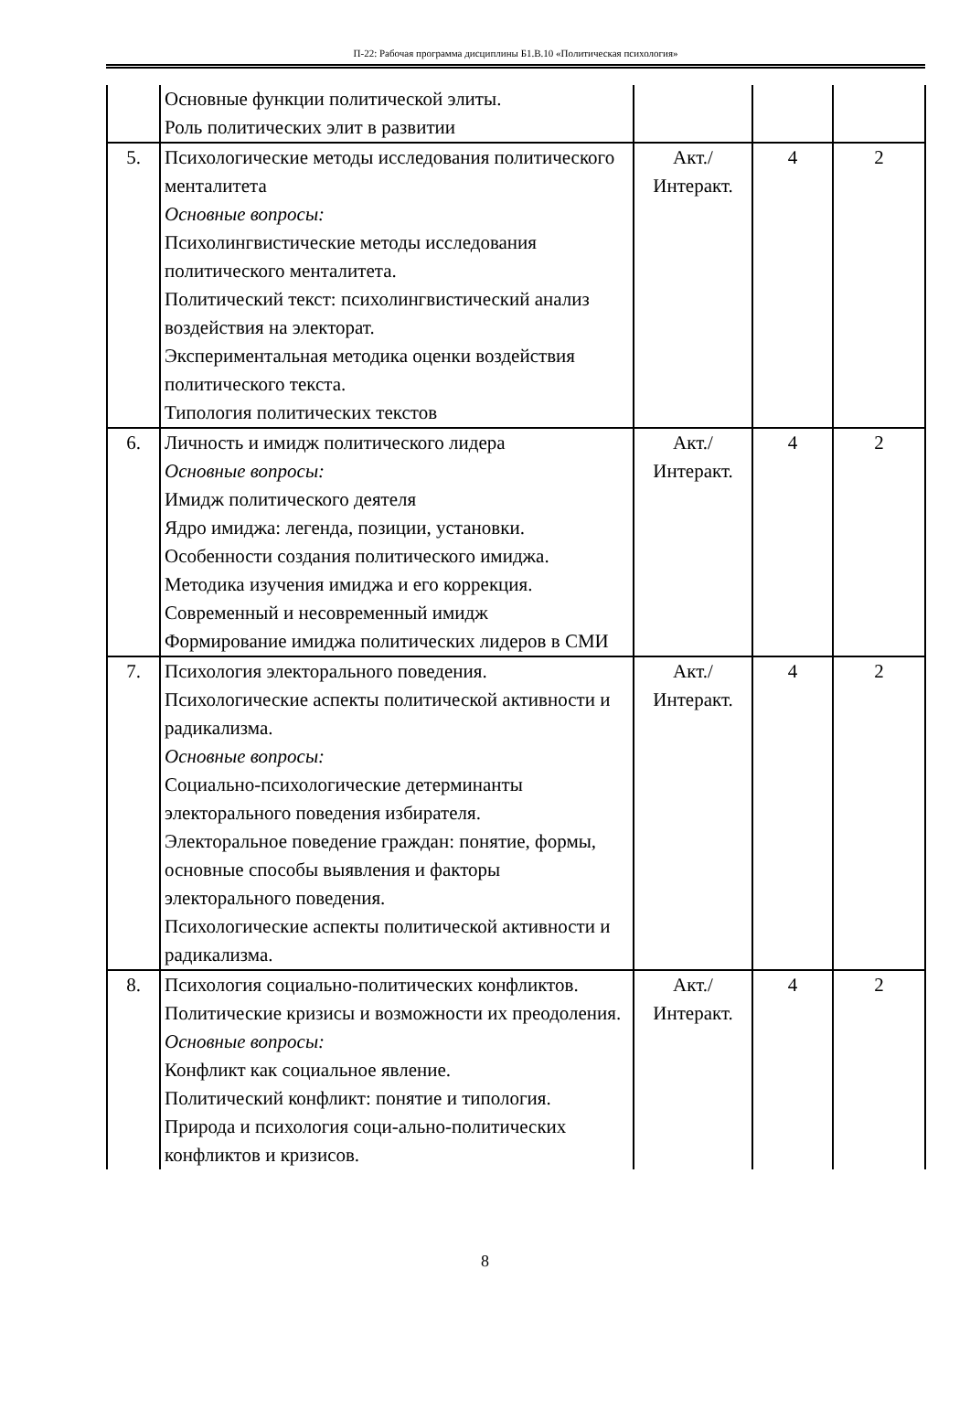П-22: Рабочая программа дисциплины Б1.В.10 «Политическая психология»
| | Основные функции политической элиты. Роль политических элит в развитии | | | |
| 5. | Психологические методы исследования политического менталитета Основные вопросы: Психолингвистические методы исследования политического менталитета. Политический текст: психолингвистический анализ воздействия на электорат. Экспериментальная методика оценки воздействия политического текста. Типология политических текстов | Акт./ Интеракт. | 4 | 2 |
| 6. | Личность и имидж политического лидера Основные вопросы: Имидж политического деятеля Ядро имиджа: легенда, позиции, установки. Особенности создания политического имиджа. Методика изучения имиджа и его коррекция. Современный и несовременный имидж Формирование имиджа политических лидеров в СМИ | Акт./ Интеракт. | 4 | 2 |
| 7. | Психология электорального поведения. Психологические аспекты политической активности и радикализма. Основные вопросы: Социально-психологические детерминанты электорального поведения избирателя. Электоральное поведение граждан: понятие, формы, основные способы выявления и факторы электорального поведения. Психологические аспекты политической активности и радикализма. | Акт./ Интеракт. | 4 | 2 |
| 8. | Психология социально-политических конфликтов. Политические кризисы и возможности их преодоления. Основные вопросы: Конфликт как социальное явление. Политический конфликт: понятие и типология. Природа и психология соци-ально-политических конфликтов и кризисов. | Акт./ Интеракт. | 4 | 2 |
8